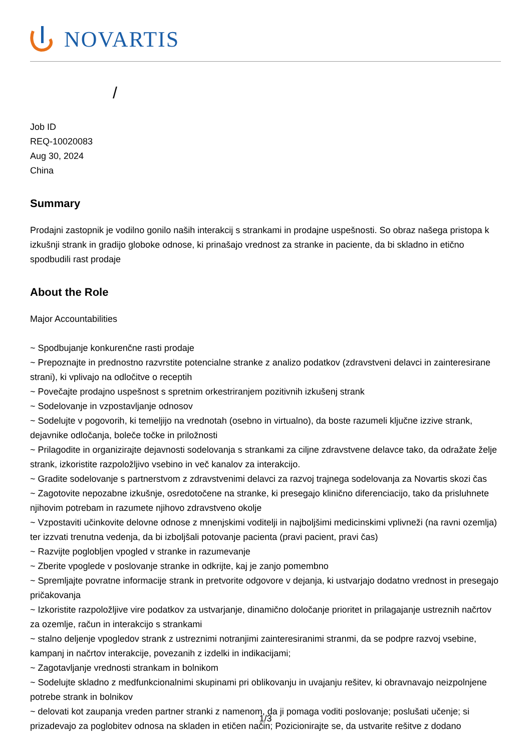NOVARTIS
/
Job ID
REQ-10020083
Aug 30, 2024
China
Summary
Prodajni zastopnik je vodilno gonilo naših interakcij s strankami in prodajne uspešnosti. So obraz našega pristopa k izkušnji strank in gradijo globoke odnose, ki prinašajo vrednost za stranke in paciente, da bi skladno in etično spodbudili rast prodaje
About the Role
Major Accountabilities
~ Spodbujanje konkurenčne rasti prodaje
~ Prepoznajte in prednostno razvrstite potencialne stranke z analizo podatkov (zdravstveni delavci in zainteresirane strani), ki vplivajo na odločitve o receptih
~ Povečajte prodajno uspešnost s spretnim orkestriranjem pozitivnih izkušenj strank
~ Sodelovanje in vzpostavljanje odnosov
~ Sodelujte v pogovorih, ki temeljijo na vrednotah (osebno in virtualno), da boste razumeli ključne izzive strank, dejavnike odločanja, boleče točke in priložnosti
~ Prilagodite in organizirajte dejavnosti sodelovanja s strankami za ciljne zdravstvene delavce tako, da odražate želje strank, izkoristite razpoložljivo vsebino in več kanalov za interakcijo.
~ Gradite sodelovanje s partnerstvom z zdravstvenimi delavci za razvoj trajnega sodelovanja za Novartis skozi čas
~ Zagotovite nepozabne izkušnje, osredotočene na stranke, ki presegajo klinično diferenciacijo, tako da prisluhnete njihovim potrebam in razumete njihovo zdravstveno okolje
~ Vzpostaviti učinkovite delovne odnose z mnenjskimi voditelji in najboljšimi medicinskimi vplivneži (na ravni ozemlja) ter izzvati trenutna vedenja, da bi izboljšali potovanje pacienta (pravi pacient, pravi čas)
~ Razvijte poglobljen vpogled v stranke in razumevanje
~ Zberite vpoglede v poslovanje stranke in odkrijte, kaj je zanjo pomembno
~ Spremljajte povratne informacije strank in pretvorite odgovore v dejanja, ki ustvarjajo dodatno vrednost in presegajo pričakovanja
~ Izkoristite razpoložljive vire podatkov za ustvarjanje, dinamično določanje prioritet in prilagajanje ustreznih načrtov za ozemlje, račun in interakcijo s strankami
~ stalno deljenje vpogledov strank z ustreznimi notranjimi zainteresiranimi stranmi, da se podpre razvoj vsebine, kampanj in načrtov interakcije, povezanih z izdelki in indikacijami;
~ Zagotavljanje vrednosti strankam in bolnikom
~ Sodelujte skladno z medfunkcionalnimi skupinami pri oblikovanju in uvajanju rešitev, ki obravnavajo neizpolnjene potrebe strank in bolnikov
~ delovati kot zaupanja vreden partner stranki z namenom, da ji pomaga voditi poslovanje; poslušati učenje; si prizadevajo za poglobitev odnosa na skladen in etičen način; Pozicionirajte se, da ustvarite rešitve z dodano
1/3